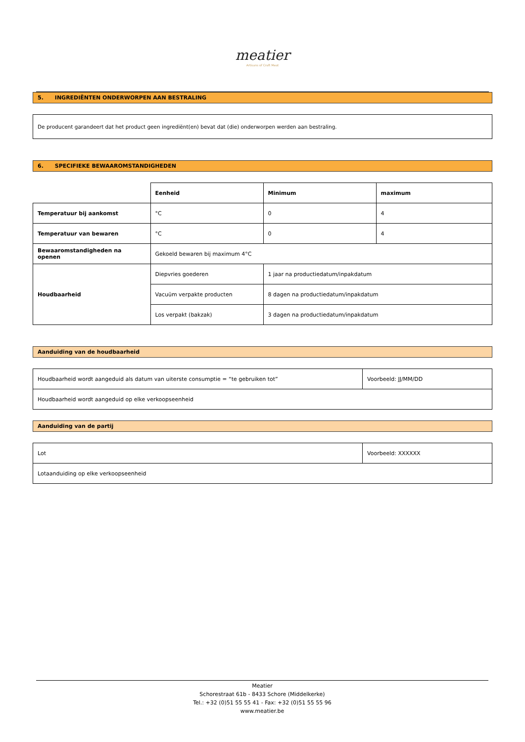meatier
Artisans of Craft Meat
5. INGREDIËNTEN ONDERWORPEN AAN BESTRALING
De producent garandeert dat het product geen ingrediënt(en) bevat dat (die) onderworpen werden aan bestraling.
6. SPECIFIEKE BEWAAROMSTANDIGHEDEN
| | Eenheid | Minimum | maximum |
| Temperatuur bij aankomst | °C | 0 | 4 |
| Temperatuur van bewaren | °C | 0 | 4 |
| Bewaaromstandigheden na openen | Gekoeld bewaren bij maximum 4°C | | |
| Houdbaarheid | Diepvries goederen | 1 jaar na productiedatum/inpakdatum | |
| | Vacuüm verpakte producten | 8 dagen na productiedatum/inpakdatum | |
| | Los verpakt (bakzak) | 3 dagen na productiedatum/inpakdatum | |
Aanduiding van de houdbaarheid
| Houdbaarheid wordt aangeduid als datum van uiterste consumptie = “te gebruiken tot” | Voorbeeld: JJ/MM/DD |
| Houdbaarheid wordt aangeduid op elke verkoopseenheid | |
Aanduiding van de partij
| Lot | Voorbeeld: XXXXXX |
| Lotaanduiding op elke verkoopseenheid | |
Meatier
Schorestraat 61b - 8433 Schore (Middelkerke)
Tel.: +32 (0)51 55 55 41 - Fax: +32 (0)51 55 55 96
www.meatier.be